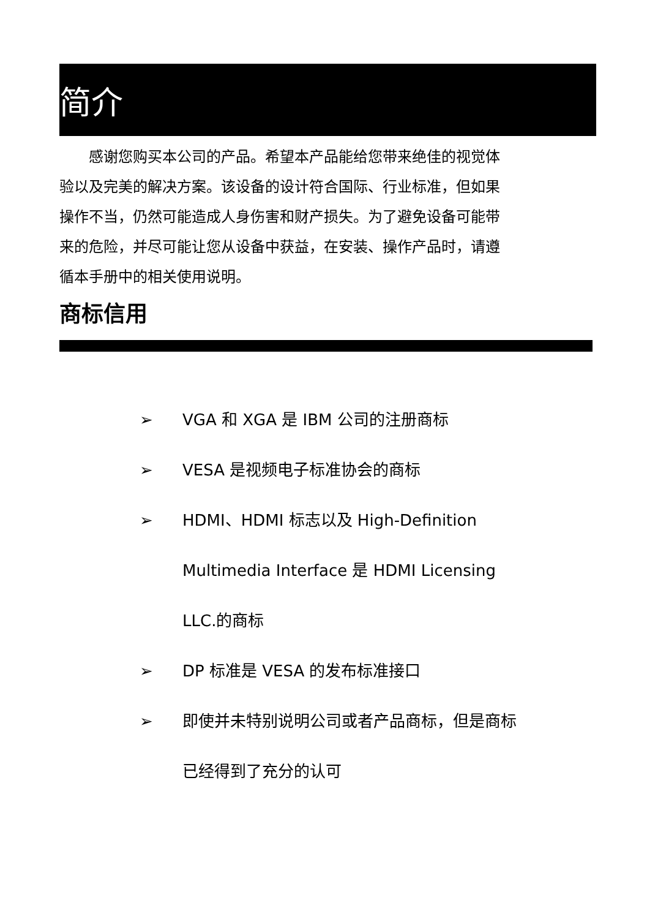简介
　　感谢您购买本公司的产品。希望本产品能给您带来绝佳的视觉体验以及完美的解决方案。该设备的设计符合国际、行业标准，但如果操作不当，仍然可能造成人身伤害和财产损失。为了避免设备可能带来的危险，并尽可能让您从设备中获益，在安装、操作产品时，请遵循本手册中的相关使用说明。
商标信用
➢ VGA 和 XGA 是 IBM 公司的注册商标
➢ VESA 是视频电子标准协会的商标
➢ HDMI、HDMI 标志以及 High-Definition Multimedia Interface 是 HDMI Licensing LLC.的商标
➢ DP 标准是 VESA 的发布标准接口
➢ 即使并未特别说明公司或者产品商标，但是商标已经得到了充分的认可